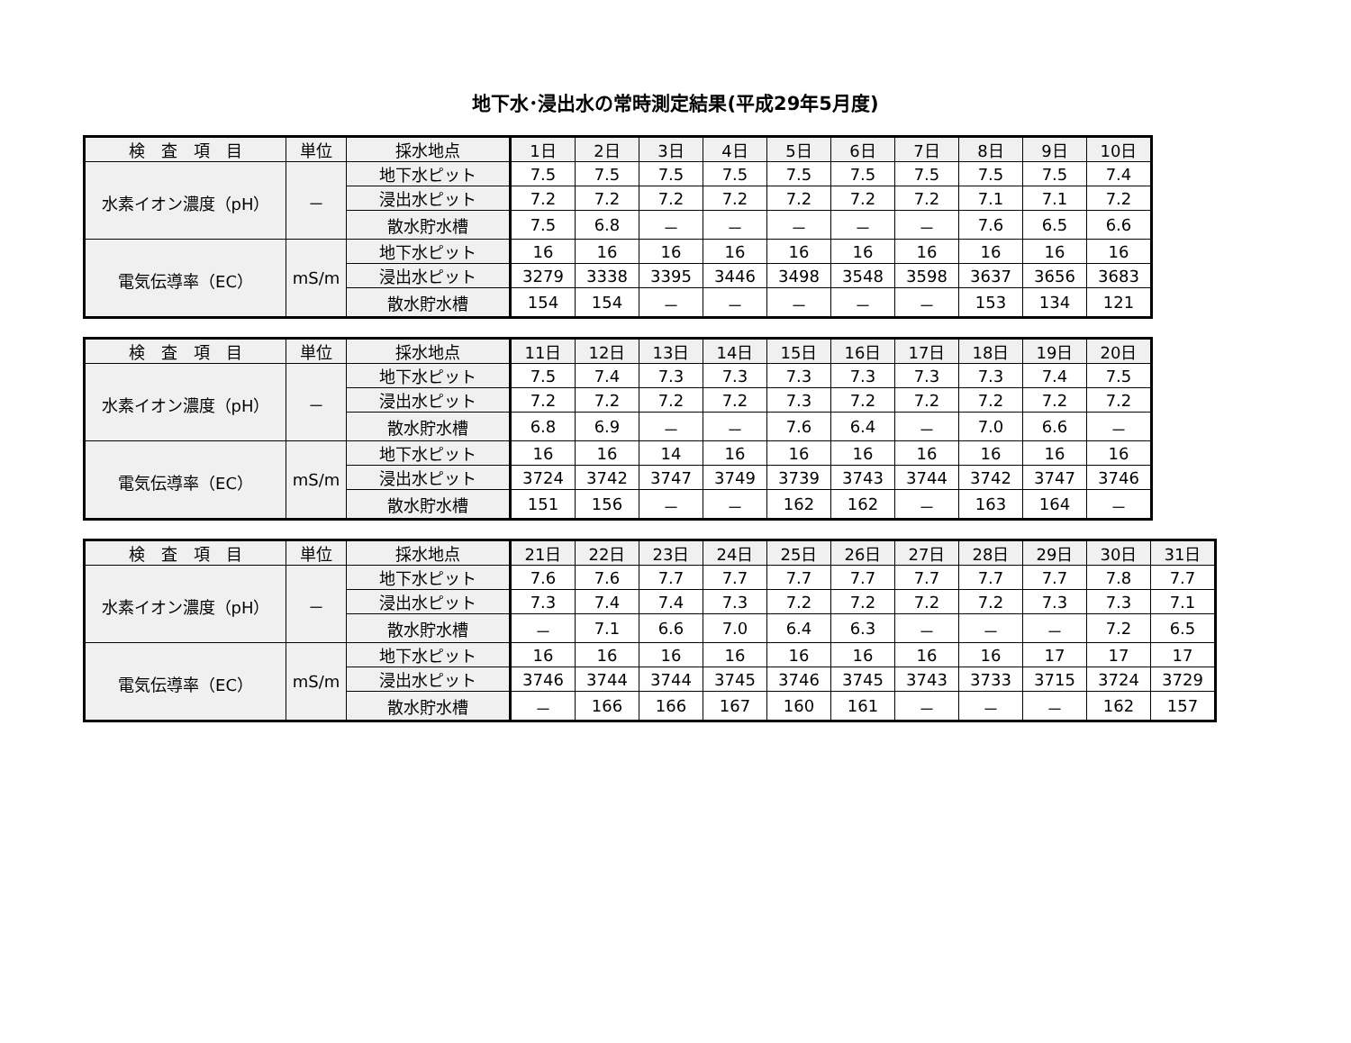地下水･浸出水の常時測定結果(平成29年5月度)
| 検 査 項 目 | 単位 | 採水地点 | 1日 | 2日 | 3日 | 4日 | 5日 | 6日 | 7日 | 8日 | 9日 | 10日 |
| --- | --- | --- | --- | --- | --- | --- | --- | --- | --- | --- | --- | --- |
| 水素イオン濃度（pH） | － | 地下水ピット | 7.5 | 7.5 | 7.5 | 7.5 | 7.5 | 7.5 | 7.5 | 7.5 | 7.5 | 7.4 |
| | | 浸出水ピット | 7.2 | 7.2 | 7.2 | 7.2 | 7.2 | 7.2 | 7.2 | 7.1 | 7.1 | 7.2 |
| | | 散水貯水槽 | 7.5 | 6.8 | － | － | － | － | － | 7.6 | 6.5 | 6.6 |
| 電気伝導率（EC） | mS/m | 地下水ピット | 16 | 16 | 16 | 16 | 16 | 16 | 16 | 16 | 16 | 16 |
| | | 浸出水ピット | 3279 | 3338 | 3395 | 3446 | 3498 | 3548 | 3598 | 3637 | 3656 | 3683 |
| | | 散水貯水槽 | 154 | 154 | － | － | － | － | － | 153 | 134 | 121 |
| 検 査 項 目 | 単位 | 採水地点 | 11日 | 12日 | 13日 | 14日 | 15日 | 16日 | 17日 | 18日 | 19日 | 20日 |
| --- | --- | --- | --- | --- | --- | --- | --- | --- | --- | --- | --- | --- |
| 水素イオン濃度（pH） | － | 地下水ピット | 7.5 | 7.4 | 7.3 | 7.3 | 7.3 | 7.3 | 7.3 | 7.3 | 7.4 | 7.5 |
| | | 浸出水ピット | 7.2 | 7.2 | 7.2 | 7.2 | 7.3 | 7.2 | 7.2 | 7.2 | 7.2 | 7.2 |
| | | 散水貯水槽 | 6.8 | 6.9 | － | － | 7.6 | 6.4 | － | 7.0 | 6.6 | － |
| 電気伝導率（EC） | mS/m | 地下水ピット | 16 | 16 | 14 | 16 | 16 | 16 | 16 | 16 | 16 | 16 |
| | | 浸出水ピット | 3724 | 3742 | 3747 | 3749 | 3739 | 3743 | 3744 | 3742 | 3747 | 3746 |
| | | 散水貯水槽 | 151 | 156 | － | － | 162 | 162 | － | 163 | 164 | － |
| 検 査 項 目 | 単位 | 採水地点 | 21日 | 22日 | 23日 | 24日 | 25日 | 26日 | 27日 | 28日 | 29日 | 30日 | 31日 |
| --- | --- | --- | --- | --- | --- | --- | --- | --- | --- | --- | --- | --- | --- |
| 水素イオン濃度（pH） | － | 地下水ピット | 7.6 | 7.6 | 7.7 | 7.7 | 7.7 | 7.7 | 7.7 | 7.7 | 7.7 | 7.8 | 7.7 |
| | | 浸出水ピット | 7.3 | 7.4 | 7.4 | 7.3 | 7.2 | 7.2 | 7.2 | 7.2 | 7.3 | 7.3 | 7.1 |
| | | 散水貯水槽 | － | 7.1 | 6.6 | 7.0 | 6.4 | 6.3 | － | － | － | 7.2 | 6.5 |
| 電気伝導率（EC） | mS/m | 地下水ピット | 16 | 16 | 16 | 16 | 16 | 16 | 16 | 16 | 17 | 17 | 17 |
| | | 浸出水ピット | 3746 | 3744 | 3744 | 3745 | 3746 | 3745 | 3743 | 3733 | 3715 | 3724 | 3729 |
| | | 散水貯水槽 | － | 166 | 166 | 167 | 160 | 161 | － | － | － | 162 | 157 |